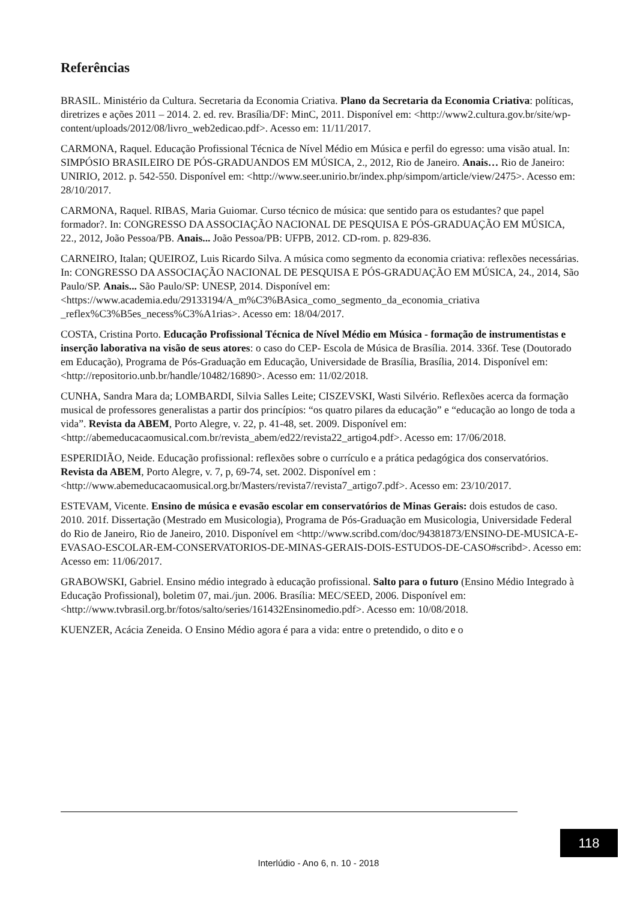Referências
BRASIL. Ministério da Cultura. Secretaria da Economia Criativa. Plano da Secretaria da Economia Criativa: políticas, diretrizes e ações 2011 – 2014. 2. ed. rev. Brasília/DF: MinC, 2011. Disponível em: <http://www2.cultura.gov.br/site/wp-
content/uploads/2012/08/livro_web2edicao.pdf>. Acesso em: 11/11/2017.
CARMONA, Raquel. Educação Profissional Técnica de Nível Médio em Música e perfil do egresso: uma visão atual. In: SIMPÓSIO BRASILEIRO DE PÓS-GRADUANDOS EM MÚSICA, 2., 2012, Rio de Janeiro. Anais… Rio de Janeiro: UNIRIO, 2012. p. 542-550. Disponível em: <http://www.seer.unirio.br/index.php/simpom/article/view/2475>. Acesso em: 28/10/2017.
CARMONA, Raquel. RIBAS, Maria Guiomar. Curso técnico de música: que sentido para os estudantes? que papel formador?. In: CONGRESSO DA ASSOCIAÇÃO NACIONAL DE PESQUISA E PÓS-GRADUAÇÃO EM MÚSICA, 22., 2012, João Pessoa/PB. Anais... João Pessoa/PB: UFPB, 2012. CD-rom. p. 829-836.
CARNEIRO, Italan; QUEIROZ, Luis Ricardo Silva. A música como segmento da economia criativa: reflexões necessárias. In: CONGRESSO DA ASSOCIAÇÃO NACIONAL DE PESQUISA E PÓS-GRADUAÇÃO EM MÚSICA, 24., 2014, São Paulo/SP. Anais... São Paulo/SP: UNESP, 2014. Disponível em:
<https://www.academia.edu/29133194/A_m%C3%BAsica_como_segmento_da_economia_criativa _reflex%C3%B5es_necess%C3%A1rias>. Acesso em: 18/04/2017.
COSTA, Cristina Porto. Educação Profissional Técnica de Nível Médio em Música - formação de instrumentistas e inserção laborativa na visão de seus atores: o caso do CEP- Escola de Música de Brasília. 2014. 336f. Tese (Doutorado em Educação), Programa de Pós-Graduação em Educação, Universidade de Brasília, Brasília, 2014. Disponível em:
<http://repositorio.unb.br/handle/10482/16890>. Acesso em: 11/02/2018.
CUNHA, Sandra Mara da; LOMBARDI, Silvia Salles Leite; CISZEVSKI, Wasti Silvério. Reflexões acerca da formação musical de professores generalistas a partir dos princípios: “os quatro pilares da educação” e “educação ao longo de toda a vida”. Revista da ABEM, Porto Alegre, v. 22, p. 41-48, set. 2009. Disponível em:
<http://abemeducacaomusical.com.br/revista_abem/ed22/revista22_artigo4.pdf>. Acesso em: 17/06/2018.
ESPERIDIÃO, Neide. Educação profissional: reflexões sobre o currículo e a prática pedagógica dos conservatórios. Revista da ABEM, Porto Alegre, v. 7, p, 69-74, set. 2002. Disponível em : <http://www.abemeducacaomusical.org.br/Masters/revista7/revista7_artigo7.pdf>. Acesso em: 23/10/2017.
ESTEVAM, Vicente. Ensino de música e evasão escolar em conservatórios de Minas Gerais: dois estudos de caso. 2010. 201f. Dissertação (Mestrado em Musicologia), Programa de Pós-Graduação em Musicologia, Universidade Federal do Rio de Janeiro, Rio de Janeiro, 2010. Disponível em <http://www.scribd.com/doc/94381873/ENSINO-DE-MUSICA-E-EVASAO-ESCOLAR-EM-CONSERVATORIOS-DE-MINAS-GERAIS-DOIS-ESTUDOS-DE-CASO#scribd>. Acesso em: Acesso em: 11/06/2017.
GRABOWSKI, Gabriel. Ensino médio integrado à educação profissional. Salto para o futuro (Ensino Médio Integrado à Educação Profissional), boletim 07, mai./jun. 2006. Brasília: MEC/SEED, 2006. Disponível em:
<http://www.tvbrasil.org.br/fotos/salto/series/161432Ensinomedio.pdf>. Acesso em: 10/08/2018.
KUENZER, Acácia Zeneida. O Ensino Médio agora é para a vida: entre o pretendido, o dito e o
118
Interlúdio - Ano 6, n. 10 - 2018